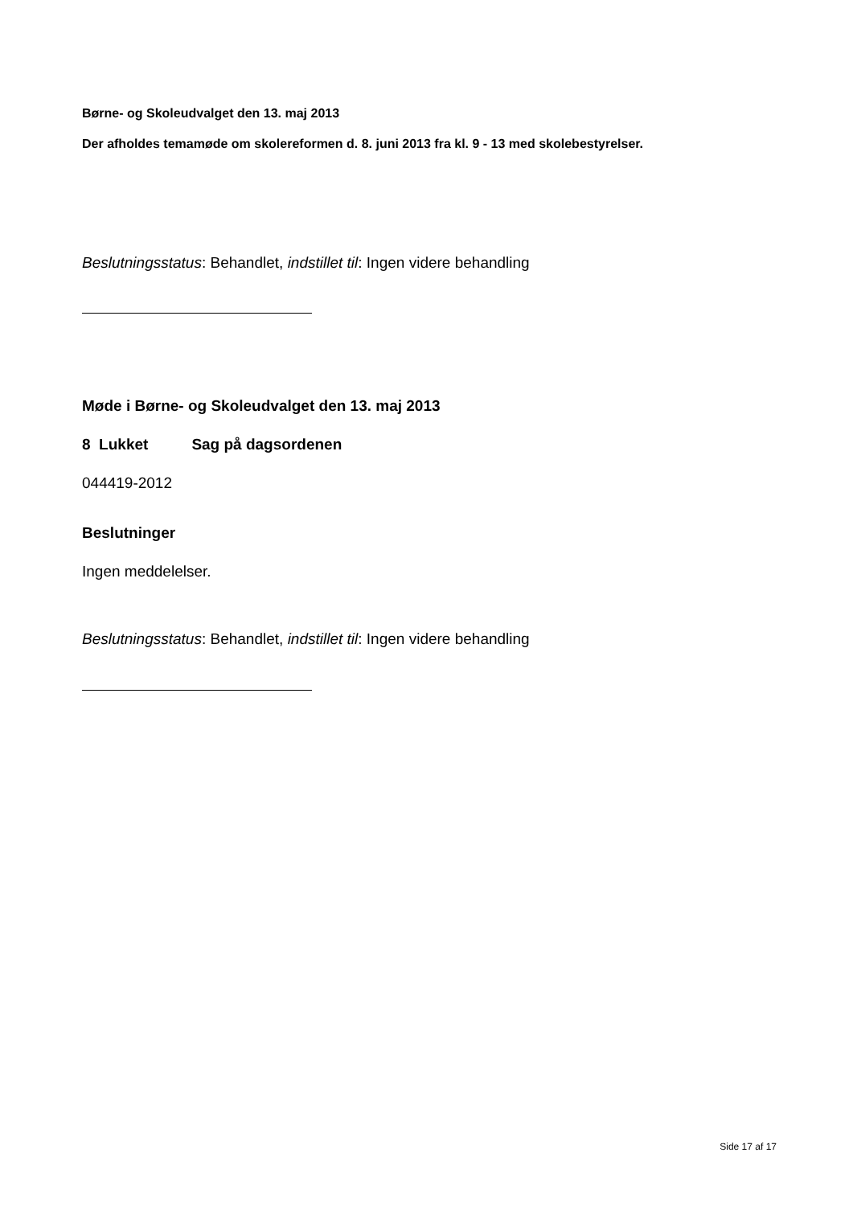Børne- og Skoleudvalget den 13. maj 2013
Der afholdes temamøde om skolereformen d. 8. juni 2013 fra kl. 9 - 13 med skolebestyrelser.
Beslutningsstatus: Behandlet, indstillet til: Ingen videre behandling
Møde i Børne- og Skoleudvalget den 13. maj 2013
8 Lukket Sag på dagsordenen
044419-2012
Beslutninger
Ingen meddelelser.
Beslutningsstatus: Behandlet, indstillet til: Ingen videre behandling
Side 17 af 17